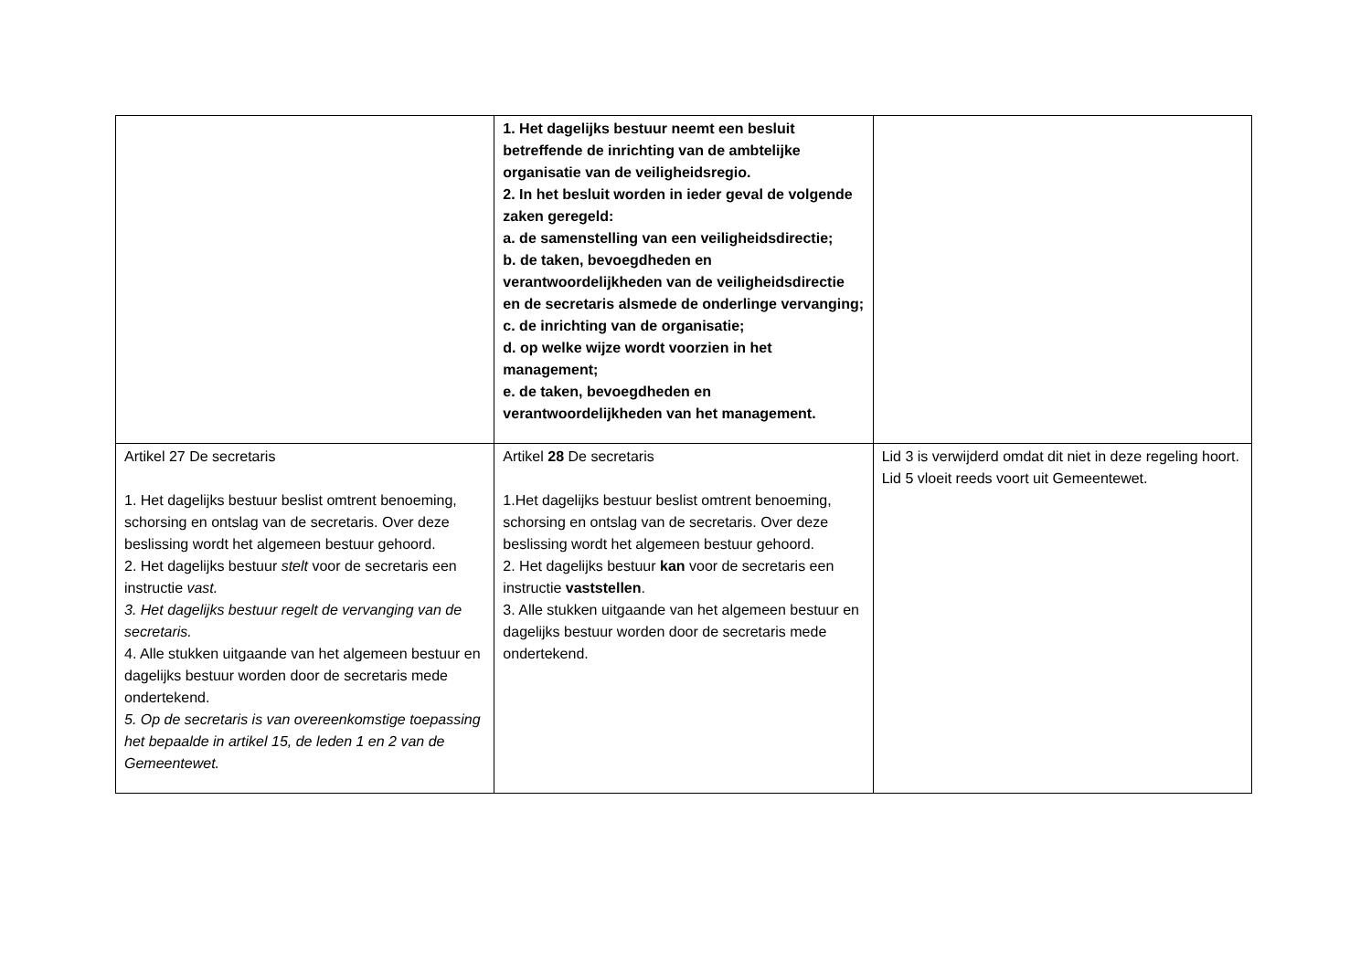| | 1. Het dagelijks bestuur neemt een besluit betreffende de inrichting van de ambtelijke organisatie van de veiligheidsregio. 2. In het besluit worden in ieder geval de volgende zaken geregeld: a. de samenstelling van een veiligheidsdirectie; b. de taken, bevoegdheden en verantwoordelijkheden van de veiligheidsdirectie en de secretaris alsmede de onderlinge vervanging; c. de inrichting van de organisatie; d. op welke wijze wordt voorzien in het management; e. de taken, bevoegdheden en verantwoordelijkheden van het management. | |
| Artikel 27 De secretaris 1. Het dagelijks bestuur beslist omtrent benoeming, schorsing en ontslag van de secretaris. Over deze beslissing wordt het algemeen bestuur gehoord. 2. Het dagelijks bestuur stelt voor de secretaris een instructie vast. 3. Het dagelijks bestuur regelt de vervanging van de secretaris. 4. Alle stukken uitgaande van het algemeen bestuur en dagelijks bestuur worden door de secretaris mede ondertekend. 5. Op de secretaris is van overeenkomstige toepassing het bepaalde in artikel 15, de leden 1 en 2 van de Gemeentewet. | Artikel 28 De secretaris 1.Het dagelijks bestuur beslist omtrent benoeming, schorsing en ontslag van de secretaris. Over deze beslissing wordt het algemeen bestuur gehoord. 2. Het dagelijks bestuur kan voor de secretaris een instructie vaststellen . 3. Alle stukken uitgaande van het algemeen bestuur en dagelijks bestuur worden door de secretaris mede ondertekend. | Lid 3 is verwijderd omdat dit niet in deze regeling hoort. Lid 5 vloeit reeds voort uit Gemeentewet. |